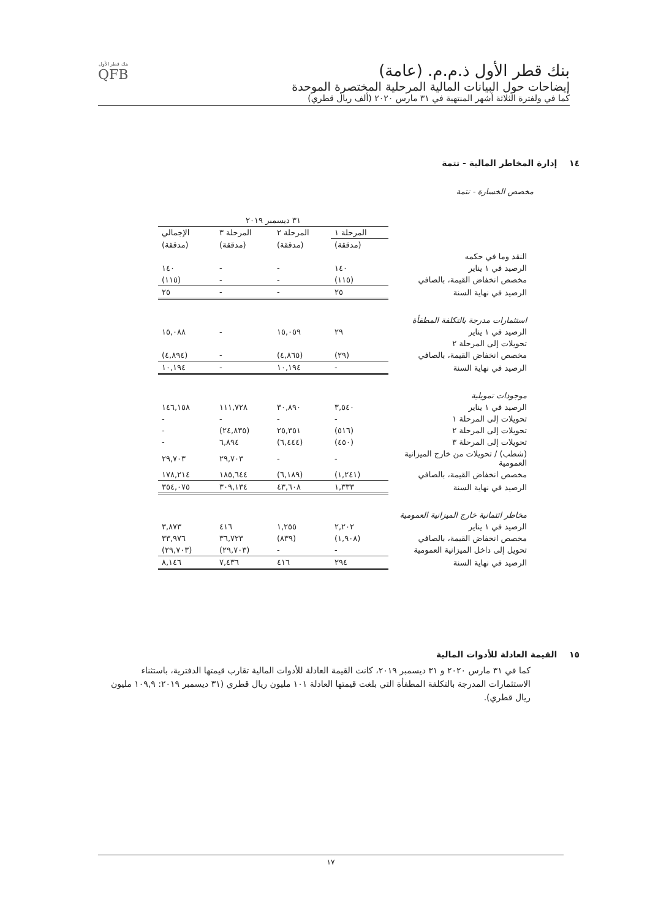بنك قطر الأول ذ.م.م. (عامة)
إيضاحات حول البيانات المالية المرحلية المختصرة الموحدة
كما في ولفترة الثلاثة أشهر المنتهية في ٣١ مارس ٢٠٢٠ (ألف ريال قطري)
بنك قطر الأول
QFB
١٤ إدارة المخاطر المالية - تتمة
مخصص الخسارة - تتمة
| | ٣١ ديسمبر ٢٠١٩ | | | |
| --- | --- | --- | --- | --- |
| | المرحلة ١ | المرحلة ٢ | المرحلة ٣ | الإجمالي |
| | (مدققة) | (مدققة) | (مدققة) | (مدققة) |
| النقد وما في حكمه | | | | |
| الرصيد في ١ يناير | ١٤٠ | - | - | ١٤٠ |
| مخصص انخفاض القيمة، بالصافي | (١١٥) | - | - | (١١٥) |
| الرصيد في نهاية السنة | ٢٥ | - | - | ٢٥ |
| استثمارات مدرجة بالتكلفة المطفأة | | | | |
| الرصيد في ١ يناير | ٢٩ | ١٥,٠٥٩ | - | ١٥,٠٨٨ |
| تحويلات إلى المرحلة ٢ | | | | |
| مخصص انخفاض القيمة، بالصافي | (٢٩) | (٤,٨٦٥) | - | (٤,٨٩٤) |
| الرصيد في نهاية السنة | - | ١٠,١٩٤ | - | ١٠,١٩٤ |
| موجودات تمويلية | | | | |
| الرصيد في ١ يناير | ٣,٥٤٠ | ٣٠,٨٩٠ | ١١١,٧٢٨ | ١٤٦,١٥٨ |
| تحويلات إلى المرحلة ١ | - | - | - | - |
| تحويلات إلى المرحلة ٢ | (٥١٦) | ٢٥,٣٥١ | (٢٤,٨٣٥) | - |
| تحويلات إلى المرحلة ٣ | (٤٥٠) | (٦,٤٤٤) | ٦,٨٩٤ | - |
| (شطب) / تحويلات من خارج الميزانية العمومية | - | - | ٢٩,٧٠٣ | ٢٩,٧٠٣ |
| مخصص انخفاض القيمة، بالصافي | (١,٢٤١) | (٦,١٨٩) | ١٨٥,٦٤٤ | ١٧٨,٢١٤ |
| الرصيد في نهاية السنة | ١,٣٣٣ | ٤٣,٦٠٨ | ٣٠٩,١٣٤ | ٣٥٤,٠٧٥ |
| مخاطر ائتمانية خارج الميزانية العمومية | | | | |
| الرصيد في ١ يناير | ٢,٢٠٢ | ١,٢٥٥ | ٤١٦ | ٣,٨٧٣ |
| مخصص انخفاض القيمة، بالصافي | (١,٩٠٨) | (٨٣٩) | ٣٦,٧٢٣ | ٣٣,٩٧٦ |
| تحويل إلى داخل الميزانية العمومية | - | - | (٢٩,٧٠٣) | (٢٩,٧٠٣) |
| الرصيد في نهاية السنة | ٢٩٤ | ٤١٦ | ٧,٤٣٦ | ٨,١٤٦ |
١٥ القيمة العادلة للأدوات المالية
كما في ٣١ مارس ٢٠٢٠ و ٣١ ديسمبر ٢٠١٩، كانت القيمة العادلة للأدوات المالية تقارب قيمتها الدفترية، باستثناء الاستثمارات المدرجة بالتكلفة المطفأة التي بلغت قيمتها العادلة ١٠١ مليون ريال قطري (٣١ ديسمبر ٢٠١٩: ١٠٩,٩ مليون ريال قطري).
١٧